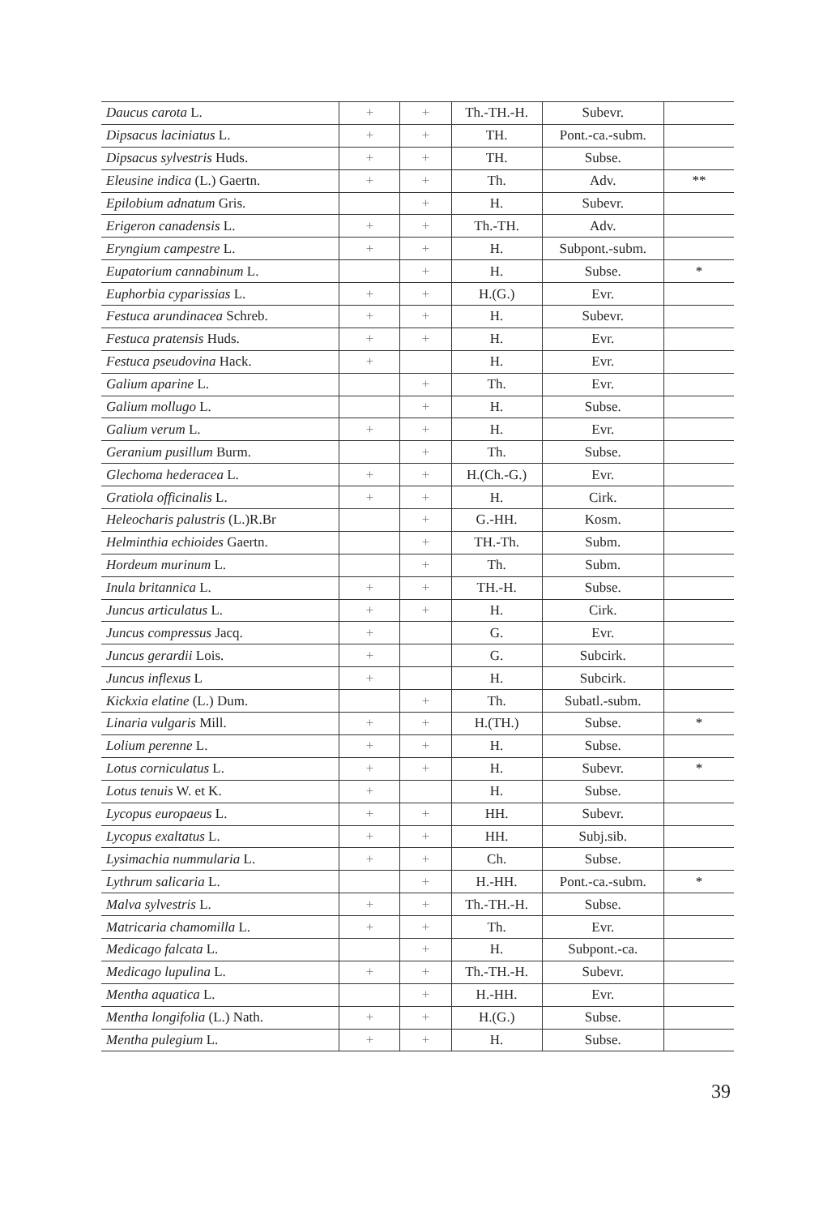| Daucus carota L. | + | + | Th.-TH.-H. | Subevr. | |
| Dipsacus laciniatus L. | + | + | TH. | Pont.-ca.-subm. | |
| Dipsacus sylvestris Huds. | + | + | TH. | Subse. | |
| Eleusine indica (L.) Gaertn. | + | + | Th. | Adv. | ** |
| Epilobium adnatum Gris. | | + | H. | Subevr. | |
| Erigeron canadensis L. | + | + | Th.-TH. | Adv. | |
| Eryngium campestre L. | + | + | H. | Subpont.-subm. | |
| Eupatorium cannabinum L. | | + | H. | Subse. | * |
| Euphorbia cyparissias L. | + | + | H.(G.) | Evr. | |
| Festuca arundinacea Schreb. | + | + | H. | Subevr. | |
| Festuca pratensis Huds. | + | + | H. | Evr. | |
| Festuca pseudovina Hack. | + | | H. | Evr. | |
| Galium aparine L. | | + | Th. | Evr. | |
| Galium mollugo L. | | + | H. | Subse. | |
| Galium verum L. | + | + | H. | Evr. | |
| Geranium pusillum Burm. | | + | Th. | Subse. | |
| Glechoma hederacea L. | + | + | H.(Ch.-G.) | Evr. | |
| Gratiola officinalis L. | + | + | H. | Cirk. | |
| Heleocharis palustris (L.)R.Br | | + | G.-HH. | Kosm. | |
| Helminthia echioides Gaertn. | | + | TH.-Th. | Subm. | |
| Hordeum murinum L. | | + | Th. | Subm. | |
| Inula britannica L. | + | + | TH.-H. | Subse. | |
| Juncus articulatus L. | + | + | H. | Cirk. | |
| Juncus compressus Jacq. | + | | G. | Evr. | |
| Juncus gerardii Lois. | + | | G. | Subcirk. | |
| Juncus inflexus L | + | | H. | Subcirk. | |
| Kickxia elatine (L.) Dum. | | + | Th. | Subatl.-subm. | |
| Linaria vulgaris Mill. | + | + | H.(TH.) | Subse. | * |
| Lolium perenne L. | + | + | H. | Subse. | |
| Lotus corniculatus L. | + | + | H. | Subevr. | * |
| Lotus tenuis W. et K. | + | | H. | Subse. | |
| Lycopus europaeus L. | + | + | HH. | Subevr. | |
| Lycopus exaltatus L. | + | + | HH. | Subj.sib. | |
| Lysimachia nummularia L. | + | + | Ch. | Subse. | |
| Lythrum salicaria L. | | + | H.-HH. | Pont.-ca.-subm. | * |
| Malva sylvestris L. | + | + | Th.-TH.-H. | Subse. | |
| Matricaria chamomilla L. | + | + | Th. | Evr. | |
| Medicago falcata L. | | + | H. | Subpont.-ca. | |
| Medicago lupulina L. | + | + | Th.-TH.-H. | Subevr. | |
| Mentha aquatica L. | | + | H.-HH. | Evr. | |
| Mentha longifolia (L.) Nath. | + | + | H.(G.) | Subse. | |
| Mentha pulegium L. | + | + | H. | Subse. | |
39